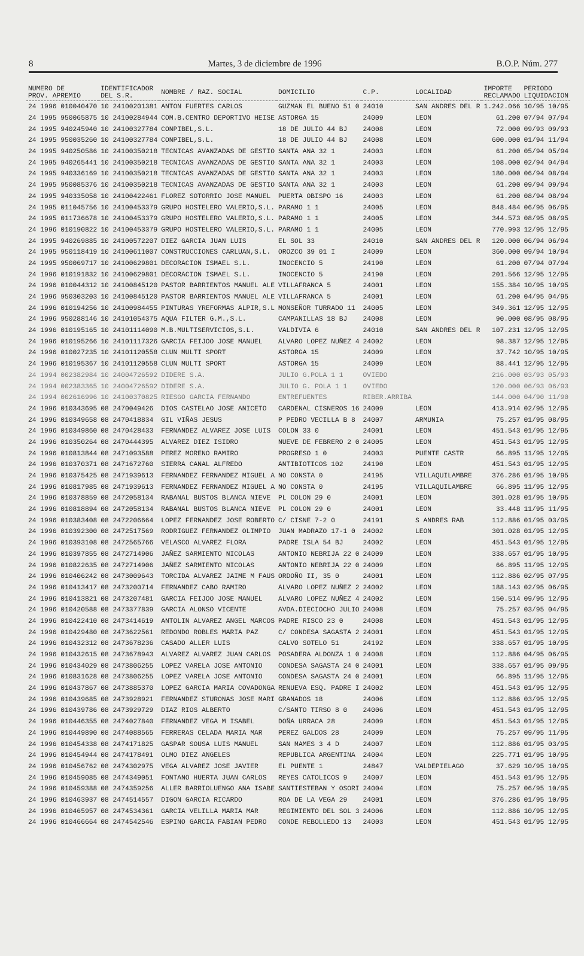8 Martes, 3 de diciembre de 1996 B.O.P. Núm. 277
| NUMERO DE PROV. APREMIO | IDENTIFICADOR DEL S.R. | NOMBRE / RAZ. SOCIAL | DOMICILIO | C.P. | LOCALIDAD | IMPORTE RECLAMADO | PERIODO LIQUIDACION |
| --- | --- | --- | --- | --- | --- | --- | --- |
| 24 1996 010040470 | 10 24100201381 | ANTON FUERTES CARLOS | GUZMAN EL BUENO 51 0 | 24010 | SAN ANDRES DEL R | 1.242.066 | 10/95 10/95 |
| 24 1995 950065875 | 10 24100284944 | COM.B.CENTRO DEPORTIVO HEISE | ASTORGA 15 | 24009 | LEON | 61.200 | 07/94 07/94 |
| 24 1995 940245940 | 10 24100327784 | CONPIBEL,S.L. | 18 DE JULIO 44 BJ | 24008 | LEON | 72.000 | 09/93 09/93 |
| 24 1995 950035260 | 10 24100327784 | CONPIBEL,S.L. | 18 DE JULIO 44 BJ | 24008 | LEON | 600.000 | 01/94 11/94 |
| 24 1995 940250586 | 10 24100350218 | TECNICAS AVANZADAS DE GESTIO | SANTA ANA 32 1 | 24003 | LEON | 61.200 | 05/94 05/94 |
| 24 1995 940265441 | 10 24100350218 | TECNICAS AVANZADAS DE GESTIO | SANTA ANA 32 1 | 24003 | LEON | 108.000 | 02/94 04/94 |
| 24 1995 940336169 | 10 24100350218 | TECNICAS AVANZADAS DE GESTIO | SANTA ANA 32 1 | 24003 | LEON | 180.000 | 06/94 08/94 |
| 24 1995 950085376 | 10 24100350218 | TECNICAS AVANZADAS DE GESTIO | SANTA ANA 32 1 | 24003 | LEON | 61.200 | 09/94 09/94 |
| 24 1995 940335058 | 10 24100422461 | FLOREZ SOTORRIO JOSE MANUEL | PUERTA OBISPO 16 | 24003 | LEON | 61.200 | 08/94 08/94 |
| 24 1995 011045756 | 10 24100453379 | GRUPO HOSTELERO VALERIO,S.L. | PARAMO 1 1 | 24005 | LEON | 848.484 | 06/95 06/95 |
| 24 1995 011736678 | 10 24100453379 | GRUPO HOSTELERO VALERIO,S.L. | PARAMO 1 1 | 24005 | LEON | 344.573 | 08/95 08/95 |
| 24 1996 010190822 | 10 24100453379 | GRUPO HOSTELERO VALERIO,S.L. | PARAMO 1 1 | 24005 | LEON | 770.993 | 12/95 12/95 |
| 24 1995 940269885 | 10 24100572207 | DIEZ GARCIA JUAN LUIS | EL SOL 33 | 24010 | SAN ANDRES DEL R | 120.000 | 06/94 06/94 |
| 24 1995 950118419 | 10 24100611007 | CONSTRUCCIONES CARLUAN,S.L. | OROZCO 39 01 I | 24009 | LEON | 360.000 | 09/94 10/94 |
| 24 1995 950069717 | 10 24100629801 | DECORACION ISMAEL S.L. | INOCENCIO 5 | 24190 | LEON | 61.200 | 07/94 07/94 |
| 24 1996 010191832 | 10 24100629801 | DECORACION ISMAEL S.L. | INOCENCIO 5 | 24190 | LEON | 201.566 | 12/95 12/95 |
| 24 1996 010044312 | 10 24100845120 | PASTOR BARRIENTOS MANUEL ALE | VILLAFRANCA 5 | 24001 | LEON | 155.384 | 10/95 10/95 |
| 24 1996 950303203 | 10 24100845120 | PASTOR BARRIENTOS MANUEL ALE | VILLAFRANCA 5 | 24001 | LEON | 61.200 | 04/95 04/95 |
| 24 1996 010194256 | 10 24100984455 | PINTURAS YREFORMAS ALPIR,S.L | MONSEÑOR TURRADO 11 | 24005 | LEON | 349.361 | 12/95 12/95 |
| 24 1996 950288146 | 10 24101054375 | AQUA FILTER G.M.,S.L. | CAMPANILLAS 18 BJ | 24008 | LEON | 90.000 | 08/95 08/95 |
| 24 1996 010195165 | 10 24101114090 | M.B.MULTISERVICIOS,S.L. | VALDIVIA 6 | 24010 | SAN ANDRES DEL R | 107.231 | 12/95 12/95 |
| 24 1996 010195266 | 10 24101117326 | GARCIA FEIJOO JOSE MANUEL | ALVARO LOPEZ NUÑEZ 4 | 24002 | LEON | 98.387 | 12/95 12/95 |
| 24 1996 010027235 | 10 24101120558 | CLUN MULTI SPORT | ASTORGA 15 | 24009 | LEON | 37.742 | 10/95 10/95 |
| 24 1996 010195367 | 10 24101120558 | CLUN MULTI SPORT | ASTORGA 15 | 24009 | LEON | 88.441 | 12/95 12/95 |
| 24 1994 002382984 | 10 24004726592 | DIDERE S.A. | JULIO G.POLA 1 1 | OVIEDO | | 216.000 | 03/93 05/93 |
| 24 1994 002383365 | 10 24004726592 | DIDERE S.A. | JULIO G. POLA 1 1 | OVIEDO | | 120.000 | 06/93 06/93 |
| 24 1994 002616996 | 10 24100370825 | RIESGO GARCIA FERNANDO | ENTREFUENTES | RIBER.ARRIBA | | 144.000 | 04/90 11/90 |
| 24 1996 010343695 | 08 2470049426 | DIOS CASTELAO JOSE ANICETO | CARDENAL CISNEROS 16 | 24009 | LEON | 413.914 | 02/95 12/95 |
| 24 1996 010349658 | 08 2470418834 | GIL VIÑAS JESUS | P PEDRO VECILLA B 8 | 24007 | ARMUNIA | 75.257 | 01/95 08/95 |
| 24 1996 010349860 | 08 2470428433 | FERNANDEZ ALVAREZ JOSE LUIS | COLON 33 0 | 24001 | LEON | 451.543 | 01/95 12/95 |
| 24 1996 010350264 | 08 2470444395 | ALVAREZ DIEZ ISIDRO | NUEVE DE FEBRERO 2 0 | 24005 | LEON | 451.543 | 01/95 12/95 |
| 24 1996 010813844 | 08 2471093588 | PEREZ MORENO RAMIRO | PROGRESO 1 0 | 24003 | PUENTE CASTR | 66.895 | 11/95 12/95 |
| 24 1996 010370371 | 08 2471672760 | SIERRA CANAL ALFREDO | ANTIBIOTICOS 102 | 24190 | LEON | 451.543 | 01/95 12/95 |
| 24 1996 010375425 | 08 2471939613 | FERNANDEZ FERNANDEZ MIGUEL A | NO CONSTA 0 | 24195 | VILLAQUILAMBRE | 376.286 | 01/95 10/95 |
| 24 1996 010817985 | 08 2471939613 | FERNANDEZ FERNANDEZ MIGUEL A | NO CONSTA 0 | 24195 | VILLAQUILAMBRE | 66.895 | 11/95 12/95 |
| 24 1996 010378859 | 08 2472058134 | RABANAL BUSTOS BLANCA NIEVE | PL COLON 29 0 | 24001 | LEON | 301.028 | 01/95 10/95 |
| 24 1996 010818894 | 08 2472058134 | RABANAL BUSTOS BLANCA NIEVE | PL COLON 29 0 | 24001 | LEON | 33.448 | 11/95 11/95 |
| 24 1996 010383408 | 08 2472206664 | LOPEZ FERNANDEZ JOSE ROBERTO | C/ CISNE 7-2 0 | 24191 | S ANDRES RAB | 112.886 | 01/95 03/95 |
| 24 1996 010392300 | 08 2472517569 | RODRIGUEZ FERNANDEZ OLIMPIO | JUAN MADRAZO 17-1 0 | 24002 | LEON | 301.028 | 01/95 12/95 |
| 24 1996 010393108 | 08 2472565766 | VELASCO ALVAREZ FLORA | PADRE ISLA 54 BJ | 24002 | LEON | 451.543 | 01/95 12/95 |
| 24 1996 010397855 | 08 2472714906 | JAÑEZ SARMIENTO NICOLAS | ANTONIO NEBRIJA 22 0 | 24009 | LEON | 338.657 | 01/95 10/95 |
| 24 1996 010822635 | 08 2472714906 | JAÑEZ SARMIENTO NICOLAS | ANTONIO NEBRIJA 22 0 | 24009 | LEON | 66.895 | 11/95 12/95 |
| 24 1996 010406242 | 08 2473009643 | TORCIDA ALVAREZ JAIME M FAUS | ORDOÑO II, 35 0 | 24001 | LEON | 112.886 | 02/95 07/95 |
| 24 1996 010413417 | 08 2473200714 | FERNANDEZ CABO RAMIRO | ALVARO LOPEZ NUÑEZ 2 | 24002 | LEON | 188.143 | 02/95 06/95 |
| 24 1996 010413821 | 08 2473207481 | GARCIA FEIJOO JOSE MANUEL | ALVARO LOPEZ NUÑEZ 4 | 24002 | LEON | 150.514 | 09/95 12/95 |
| 24 1996 010420588 | 08 2473377839 | GARCIA ALONSO VICENTE | AVDA.DIECIOCHO JULIO | 24008 | LEON | 75.257 | 03/95 04/95 |
| 24 1996 010422410 | 08 2473414619 | ANTOLIN ALVAREZ ANGEL MARCOS | PADRE RISCO 23 0 | 24008 | LEON | 451.543 | 01/95 12/95 |
| 24 1996 010429480 | 08 2473622561 | REDONDO ROBLES MARIA PAZ | C/ CONDESA SAGASTA 2 | 24001 | LEON | 451.543 | 01/95 12/95 |
| 24 1996 010432312 | 08 2473678236 | CASADO ALLER LUIS | CALVO SOTELO 51 | 24192 | LEON | 338.657 | 01/95 10/95 |
| 24 1996 010432615 | 08 2473678943 | ALVAREZ ALVAREZ JUAN CARLOS | POSADERA ALDONZA 1 0 | 24008 | LEON | 112.886 | 04/95 06/95 |
| 24 1996 010434029 | 08 2473806255 | LOPEZ VARELA JOSE ANTONIO | CONDESA SAGASTA 24 0 | 24001 | LEON | 338.657 | 01/95 09/95 |
| 24 1996 010831628 | 08 2473806255 | LOPEZ VARELA JOSE ANTONIO | CONDESA SAGASTA 24 0 | 24001 | LEON | 66.895 | 11/95 12/95 |
| 24 1996 010437867 | 08 2473885370 | LOPEZ GARCIA MARIA COVADONGA | RENUEVA ESQ. PADRE I | 24002 | LEON | 451.543 | 01/95 12/95 |
| 24 1996 010439685 | 08 2473928921 | FERNANDEZ STURONAS JOSE MARI | GRANADOS 18 | 24006 | LEON | 112.886 | 03/95 12/95 |
| 24 1996 010439786 | 08 2473929729 | DIAZ RIOS ALBERTO | C/SANTO TIRSO 8 0 | 24006 | LEON | 451.543 | 01/95 12/95 |
| 24 1996 010446355 | 08 2474027840 | FERNANDEZ VEGA M ISABEL | DOÑA URRACA 28 | 24009 | LEON | 451.543 | 01/95 12/95 |
| 24 1996 010449890 | 08 2474088565 | FERRERAS CELADA MARIA MAR | PEREZ GALDOS 28 | 24009 | LEON | 75.257 | 09/95 11/95 |
| 24 1996 010454338 | 08 2474171825 | GASPAR SOUSA LUIS MANUEL | SAN MAMES 3 4 D | 24007 | LEON | 112.886 | 01/95 03/95 |
| 24 1996 010454944 | 08 2474178491 | OLMO DIEZ ANGELES | REPUBLICA ARGENTINA | 24004 | LEON | 225.771 | 01/95 10/95 |
| 24 1996 010456762 | 08 2474302975 | VEGA ALVAREZ JOSE JAVIER | EL PUENTE 1 | 24847 | VALDEPIELAGO | 37.629 | 10/95 10/95 |
| 24 1996 010459085 | 08 2474349051 | FONTANO HUERTA JUAN CARLOS | REYES CATOLICOS 9 | 24007 | LEON | 451.543 | 01/95 12/95 |
| 24 1996 010459388 | 08 2474359256 | ALLER BARRIOLUENGO ANA ISABE | SANTIESTEBAN Y OSORI | 24004 | LEON | 75.257 | 06/95 10/95 |
| 24 1996 010463937 | 08 2474514557 | DIGON GARCIA RICARDO | ROA DE LA VEGA 29 | 24001 | LEON | 376.286 | 01/95 10/95 |
| 24 1996 010465957 | 08 2474534361 | GARCIA VELILLA MARIA MAR | REGIMIENTO DEL SOL 3 | 24006 | LEON | 112.886 | 10/95 12/95 |
| 24 1996 010466664 | 08 2474542546 | ESPINO GARCIA FABIAN PEDRO | CONDE REBOLLEDO 13 | 24003 | LEON | 451.543 | 01/95 12/95 |